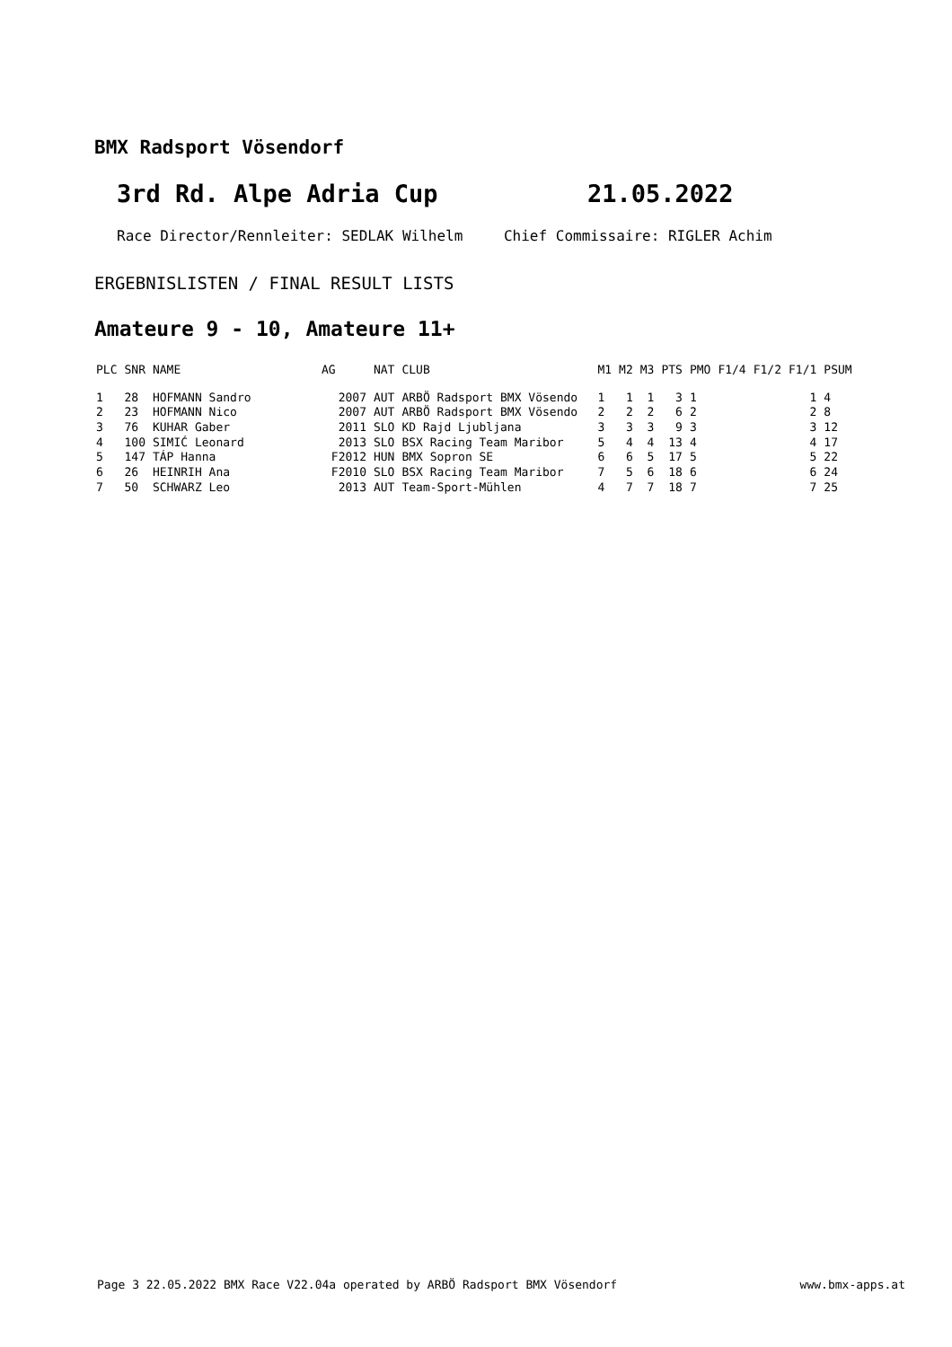BMX Radsport Vösendorf
3rd Rd. Alpe Adria Cup 21.05.2022
Race Director/Rennleiter: SEDLAK Wilhelm Chief Commissaire: RIGLER Achim
ERGEBNISLISTEN / FINAL RESULT LISTS
Amateure 9 - 10, Amateure 11+
| PLC | SNR | NAME | AG | NAT | CLUB | M1 | M2 | M3 | PTS | PMO | F1/4 | F1/2 | F1/1 | PSUM |
| --- | --- | --- | --- | --- | --- | --- | --- | --- | --- | --- | --- | --- | --- | --- |
| 1 | 28 | HOFMANN Sandro | 2007 | AUT | ARBÖ Radsport BMX Vösendo | 1 | 1 | 1 | 3 | 1 | | | 1 | 4 |
| 2 | 23 | HOFMANN Nico | 2007 | AUT | ARBÖ Radsport BMX Vösendo | 2 | 2 | 2 | 6 | 2 | | | 2 | 8 |
| 3 | 76 | KUHAR Gaber | 2011 | SLO | KD Rajd Ljubljana | 3 | 3 | 3 | 9 | 3 | | | 3 | 12 |
| 4 | 100 | SIMIĆ Leonard | 2013 | SLO | BSX Racing Team Maribor | 5 | 4 | 4 | 13 | 4 | | | 4 | 17 |
| 5 | 147 | TÁP Hanna | F2012 | HUN | BMX Sopron SE | 6 | 6 | 5 | 17 | 5 | | | 5 | 22 |
| 6 | 26 | HEINRIH Ana | F2010 | SLO | BSX Racing Team Maribor | 7 | 5 | 6 | 18 | 6 | | | 6 | 24 |
| 7 | 50 | SCHWARZ Leo | 2013 | AUT | Team-Sport-Mühlen | 4 | 7 | 7 | 18 | 7 | | | 7 | 25 |
Page 3 22.05.2022 BMX Race V22.04a operated by ARBÖ Radsport BMX Vösendorf www.bmx-apps.at